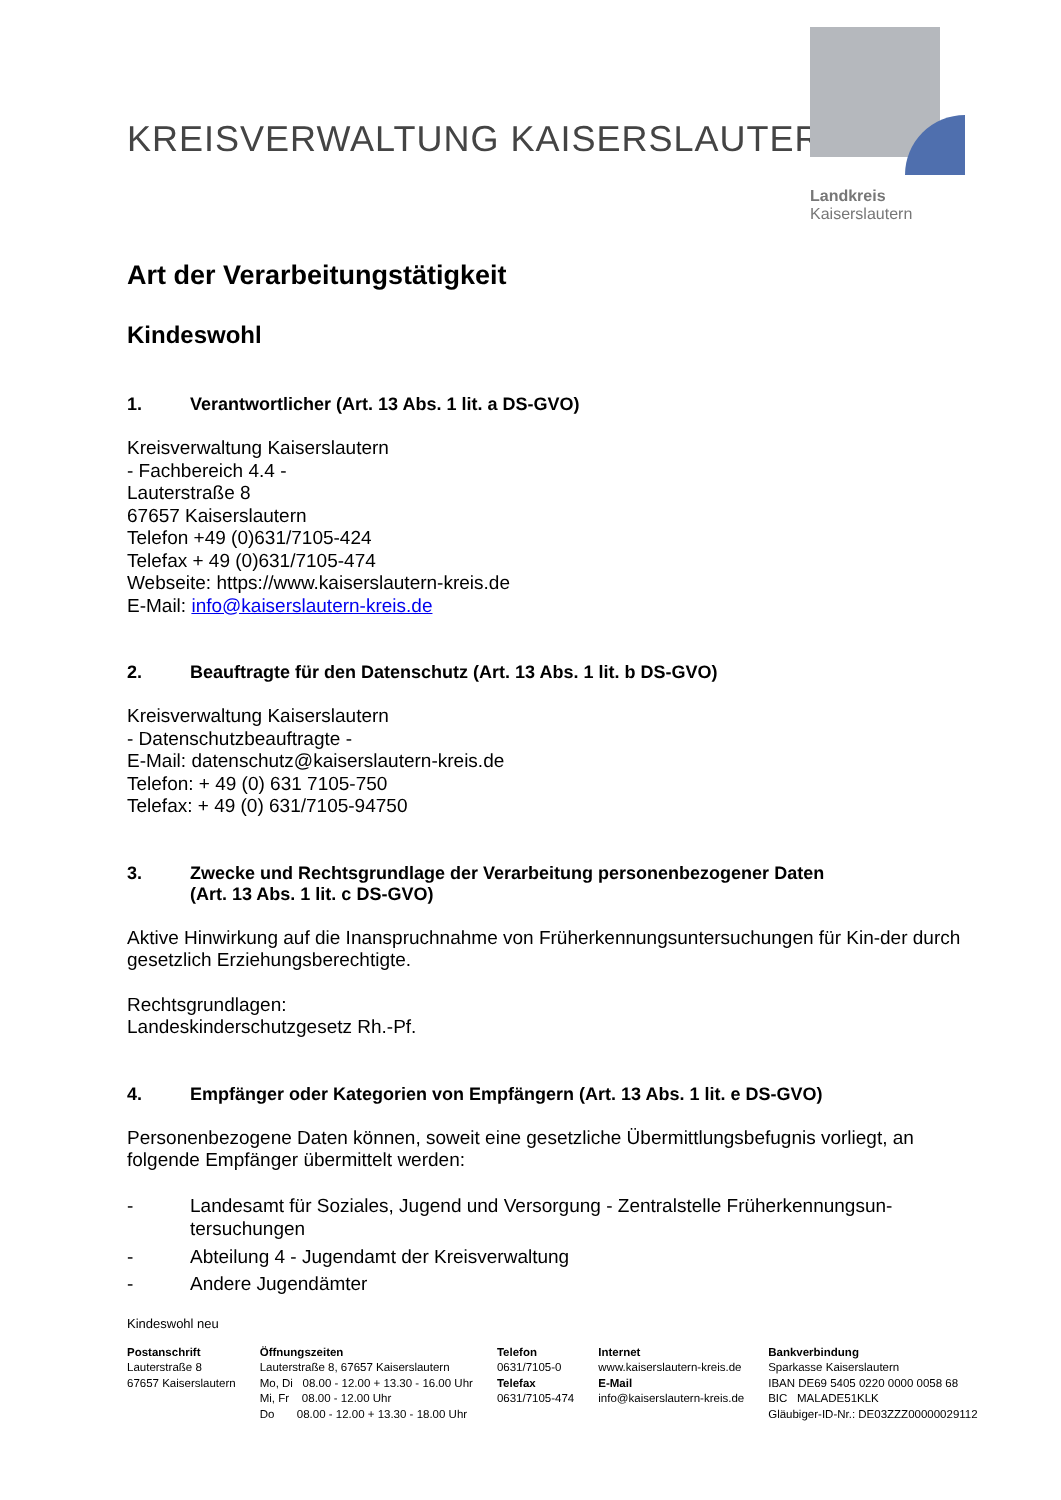KREISVERWALTUNG KAISERSLAUTERN
Landkreis
Kaiserslautern
Art der Verarbeitungstätigkeit
Kindeswohl
1. Verantwortlicher (Art. 13 Abs. 1 lit. a DS-GVO)
Kreisverwaltung Kaiserslautern
- Fachbereich 4.4 -
Lauterstraße 8
67657 Kaiserslautern
Telefon +49 (0)631/7105-424
Telefax + 49 (0)631/7105-474
Webseite: https://www.kaiserslautern-kreis.de
E-Mail: info@kaiserslautern-kreis.de
2. Beauftragte für den Datenschutz (Art. 13 Abs. 1 lit. b DS-GVO)
Kreisverwaltung Kaiserslautern
- Datenschutzbeauftragte -
E-Mail: datenschutz@kaiserslautern-kreis.de
Telefon: + 49 (0) 631 7105-750
Telefax: + 49 (0) 631/7105-94750
3. Zwecke und Rechtsgrundlage der Verarbeitung personenbezogener Daten
(Art. 13 Abs. 1 lit. c DS-GVO)
Aktive Hinwirkung auf die Inanspruchnahme von Früherkennungsuntersuchungen für Kin-der durch gesetzlich Erziehungsberechtigte.
Rechtsgrundlagen:
Landeskinderschutzgesetz Rh.-Pf.
4. Empfänger oder Kategorien von Empfängern (Art. 13 Abs. 1 lit. e DS-GVO)
Personenbezogene Daten können, soweit eine gesetzliche Übermittlungsbefugnis vorliegt, an folgende Empfänger übermittelt werden:
- Landesamt für Soziales, Jugend und Versorgung - Zentralstelle Früherkennungsun-tersuchungen
- Abteilung 4 - Jugendamt der Kreisverwaltung
- Andere Jugendämter
Kindeswohl neu
Postanschrift
Lauterstraße 8
67657 Kaiserslautern
Öffnungszeiten
Lauterstraße 8, 67657 Kaiserslautern
Mo, Di 08.00 - 12.00 + 13.30 - 16.00 Uhr
Mi, Fr 08.00 - 12.00 Uhr
Do 08.00 - 12.00 + 13.30 - 18.00 Uhr
Telefon
0631/7105-0
Telefax
0631/7105-474
Internet
www.kaiserslautern-kreis.de
E-Mail
info@kaiserslautern-kreis.de
Bankverbindung
Sparkasse Kaiserslautern
IBAN DE69 5405 0220 0000 0058 68
BIC MALADE51KLK
Gläubiger-ID-Nr.: DE03ZZZ00000029112